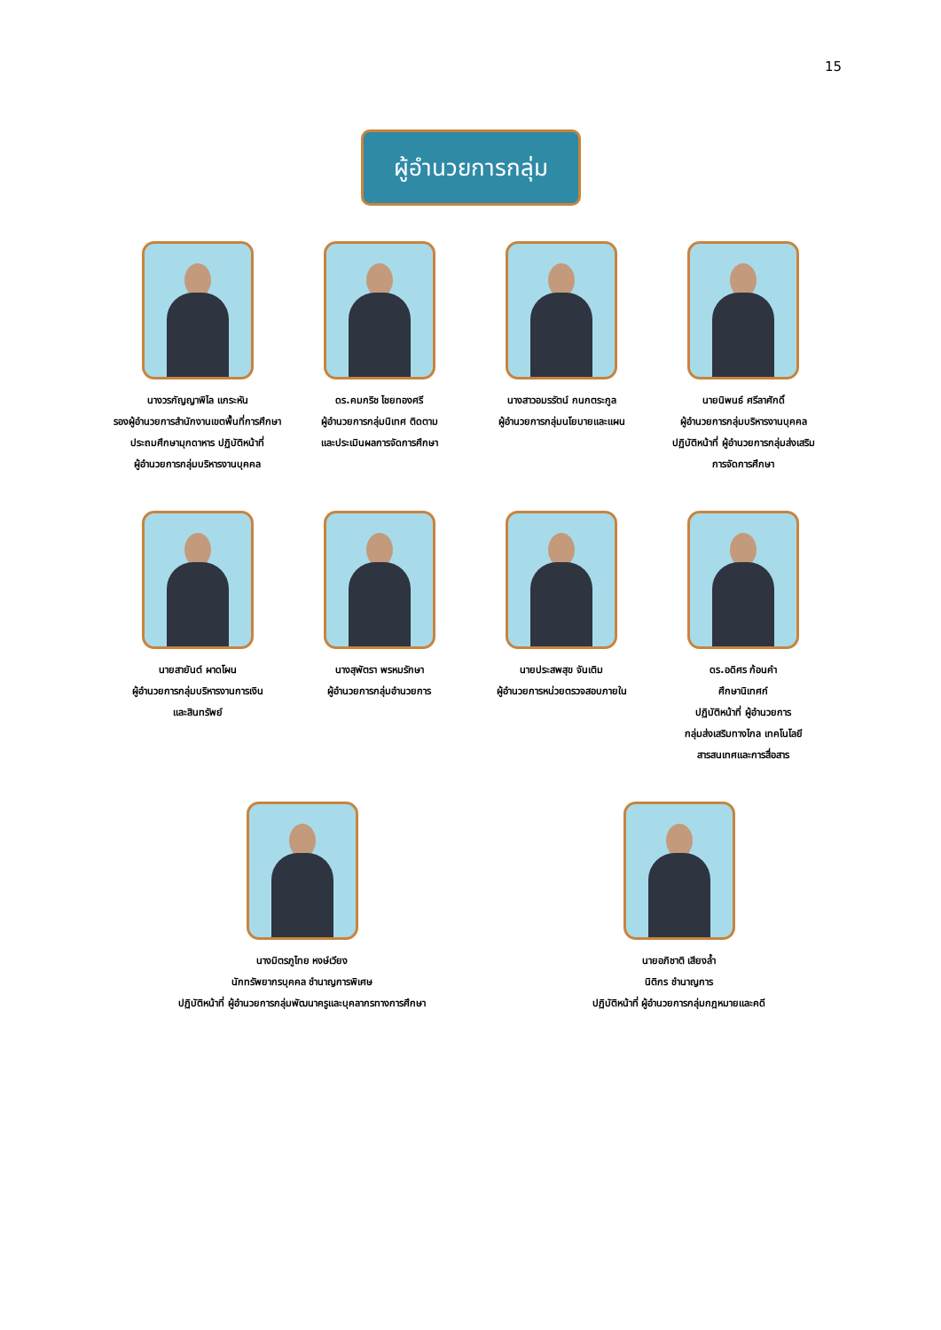15
ผู้อำนวยการกลุ่ม
นางวรกัญญาพิไล แกระหัน
รองผู้อำนวยการสำนักงานเขตพื้นที่การศึกษา
ประถมศึกษามุกดาหาร ปฏิบัติหน้าที่
ผู้อำนวยการกลุ่มบริหารงานบุคคล
ดร.คมกริช ไชยทองศรี
ผู้อำนวยการกลุ่มนิเทศ ติดตาม
และประเมินผลการจัดการศึกษา
นางสาวอมรรัตน์ กนกตระกูล
ผู้อำนวยการกลุ่มนโยบายและแผน
นายนิพนธ์ ศรีลาศักดิ์
ผู้อำนวยการกลุ่มบริหารงานบุคคล
ปฏิบัติหน้าที่ ผู้อำนวยการกลุ่มส่งเสริม
การจัดการศึกษา
นายสายันต์ ผาดโผน
ผู้อำนวยการกลุ่มบริหารงานการเงิน
และสินทรัพย์
นางสุพัตรา พรหมรักษา
ผู้อำนวยการกลุ่มอำนวยการ
นายประสพสุข จันเติม
ผู้อำนวยการหน่วยตรวจสอบภายใน
ดร.อดิศร ก้อนคำ
ศึกษานิเทศก์
ปฏิบัติหน้าที่ ผู้อำนวยการ
กลุ่มส่งเสริมทางไกล เทคโนโลยี
สารสนเทศและการสื่อสาร
นางมิตรภูไทย หงษ์เวียง
นักทรัพยากรบุคคล ชำนาญการพิเศษ
ปฏิบัติหน้าที่ ผู้อำนวยการกลุ่มพัฒนาครูและบุคลากรทางการศึกษา
นายอภิชาติ เสียงล้ำ
นิติกร ชำนาญการ
ปฏิบัติหน้าที่ ผู้อำนวยการกลุ่มกฎหมายและคดี